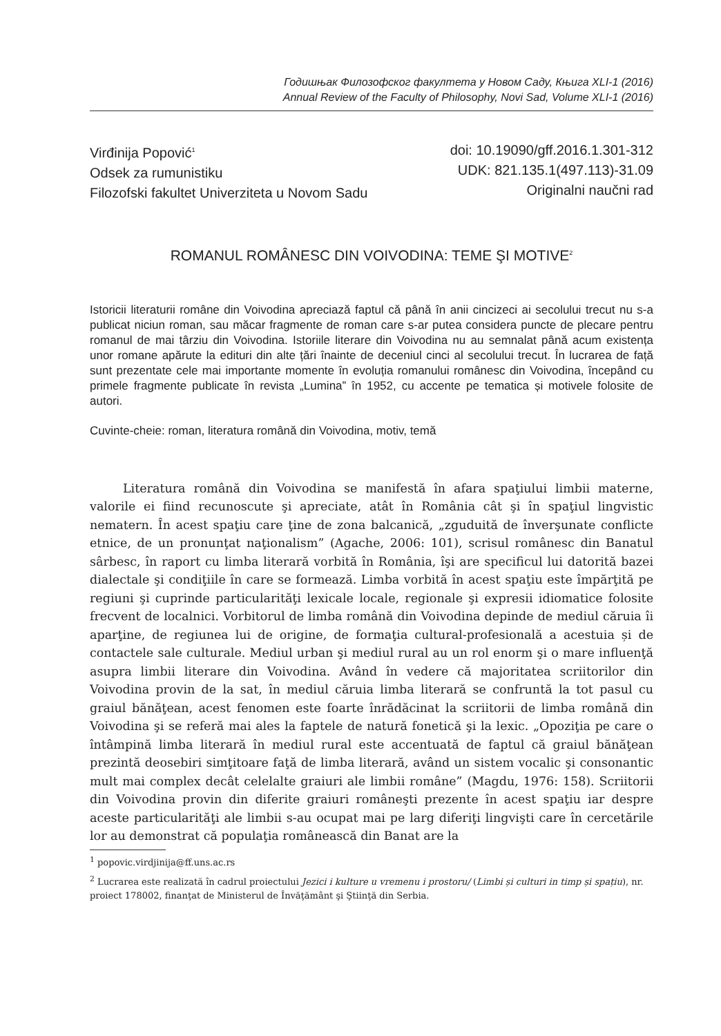Годишњак Филозофског факултета у Новом Саду, Књига XLI-1 (2016)
Annual Review of the Faculty of Philosophy, Novi Sad, Volume XLI-1 (2016)
Virđinija Popović<sup>1</sup>
Odsek za rumunistiku
Filozofski fakultet Univerziteta u Novom Sadu
doi: 10.19090/gff.2016.1.301-312
UDK: 821.135.1(497.113)-31.09
Originalni naučni rad
ROMANUL ROMÂNESC DIN VOIVODINA: TEME ŞI MOTIVE<sup>2</sup>
Istoricii literaturii române din Voivodina apreciază faptul că până în anii cincizeci ai secolului trecut nu s-a publicat niciun roman, sau măcar fragmente de roman care s-ar putea considera puncte de plecare pentru romanul de mai târziu din Voivodina. Istoriile literare din Voivodina nu au semnalat până acum existența unor romane apărute la edituri din alte țări înainte de deceniul cinci al secolului trecut. În lucrarea de față sunt prezentate cele mai importante momente în evoluția romanului românesc din Voivodina, începând cu primele fragmente publicate în revista „Lumina” în 1952, cu accente pe tematica și motivele folosite de autori.
Cuvinte-cheie: roman, literatura română din Voivodina, motiv, temă
Literatura română din Voivodina se manifestă în afara spaţiului limbii materne, valorile ei fiind recunoscute şi apreciate, atât în România cât şi în spaţiul lingvistic nematern. În acest spaţiu care ţine de zona balcanică, „zguduită de înverşunate conflicte etnice, de un pronunţat naţionalism” (Agache, 2006: 101), scrisul românesc din Banatul sârbesc, în raport cu limba literară vorbită în România, îşi are specificul lui datorită bazei dialectale şi condiţiile în care se formează. Limba vorbită în acest spaţiu este împărţită pe regiuni şi cuprinde particularităţi lexicale locale, regionale şi expresii idiomatice folosite frecvent de localnici. Vorbitorul de limba română din Voivodina depinde de mediul căruia îi aparţine, de regiunea lui de origine, de formaţia cultural-profesională a acestuia și de contactele sale culturale. Mediul urban şi mediul rural au un rol enorm şi o mare influenţă asupra limbii literare din Voivodina. Având în vedere că majoritatea scriitorilor din Voivodina provin de la sat, în mediul căruia limba literară se confruntă la tot pasul cu graiul bănăţean, acest fenomen este foarte înrădăcinat la scriitorii de limba română din Voivodina şi se referă mai ales la faptele de natură fonetică şi la lexic. „Opoziţia pe care o întâmpină limba literară în mediul rural este accentuată de faptul că graiul bănăţean prezintă deosebiri simţitoare faţă de limba literară, având un sistem vocalic şi consonantic mult mai complex decât celelalte graiuri ale limbii române” (Magdu, 1976: 158). Scriitorii din Voivodina provin din diferite graiuri româneşti prezente în acest spaţiu iar despre aceste particularităţi ale limbii s-au ocupat mai pe larg diferiţi lingvişti care în cercetările lor au demonstrat că populaţia românească din Banat are la
<sup>1</sup> popovic.virdjinija@ff.uns.ac.rs
<sup>2</sup> Lucrarea este realizată în cadrul proiectului Jezici i kulture u vremenu i prostoru/ (Limbi și culturi in timp și spațiu), nr. proiect 178002, finanţat de Ministerul de Învăţământ şi Ştiinţă din Serbia.